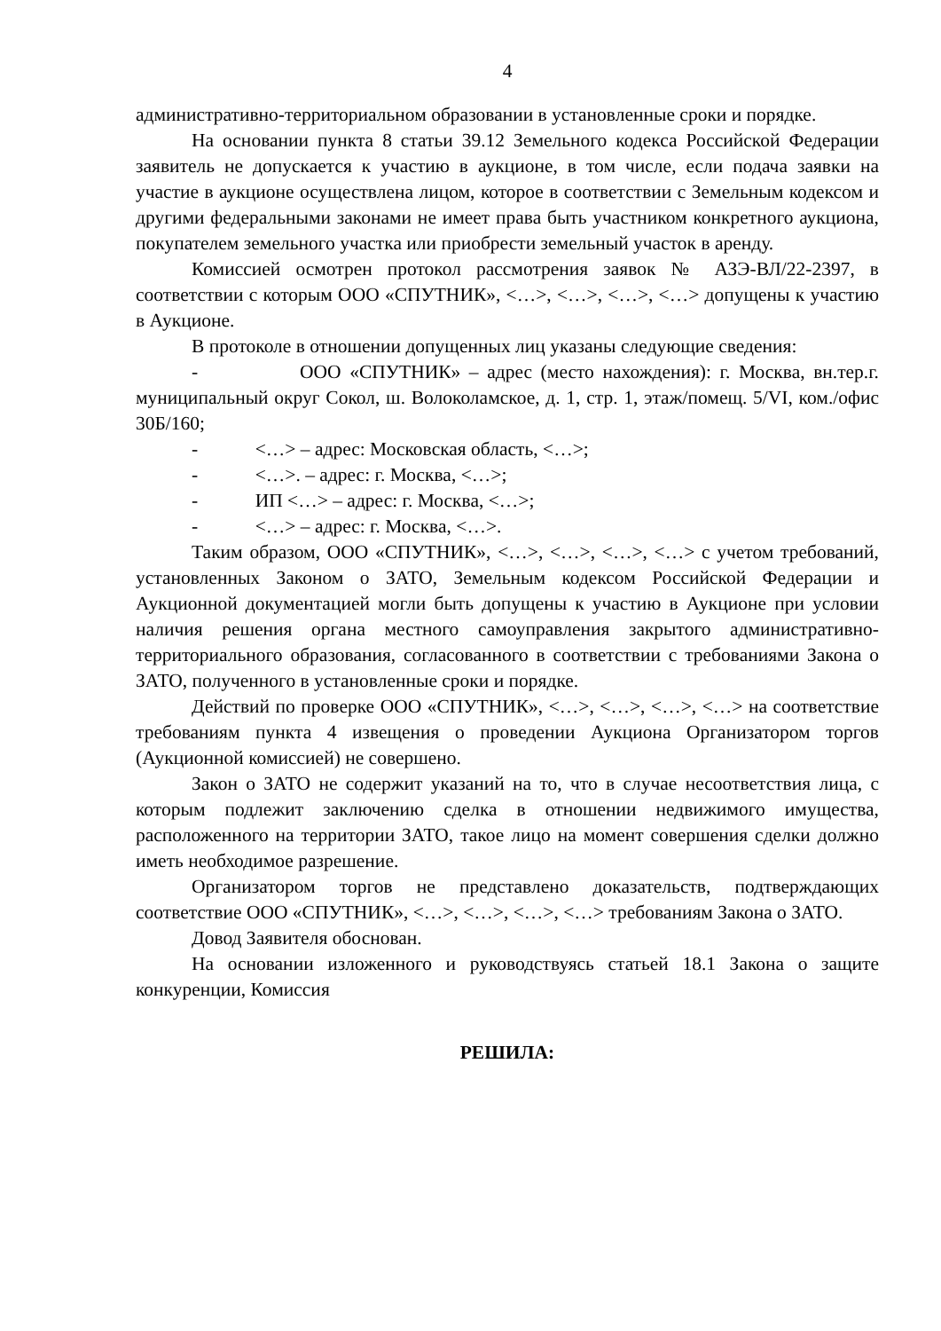4
административно-территориальном образовании в установленные сроки и порядке.
На основании пункта 8 статьи 39.12 Земельного кодекса Российской Федерации заявитель не допускается к участию в аукционе, в том числе, если подача заявки на участие в аукционе осуществлена лицом, которое в соответствии с Земельным кодексом и другими федеральными законами не имеет права быть участником конкретного аукциона, покупателем земельного участка или приобрести земельный участок в аренду.
Комиссией осмотрен протокол рассмотрения заявок № АЗЭ-ВЛ/22-2397, в соответствии с которым ООО «СПУТНИК», <…>, <…>, <…>, <…> допущены к участию в Аукционе.
В протоколе в отношении допущенных лиц указаны следующие сведения:
- ООО «СПУТНИК» – адрес (место нахождения): г. Москва, вн.тер.г. муниципальный округ Сокол, ш. Волоколамское, д. 1, стр. 1, этаж/помещ. 5/VI, ком./офис 30Б/160;
- <…> – адрес: Московская область, <…>;
- <…>. – адрес: г. Москва, <…>;
- ИП <…> – адрес: г. Москва, <…>;
- <…> – адрес: г. Москва, <…>.
Таким образом, ООО «СПУТНИК», <…>, <…>, <…>, <…> с учетом требований, установленных Законом о ЗАТО, Земельным кодексом Российской Федерации и Аукционной документацией могли быть допущены к участию в Аукционе при условии наличия решения органа местного самоуправления закрытого административно-территориального образования, согласованного в соответствии с требованиями Закона о ЗАТО, полученного в установленные сроки и порядке.
Действий по проверке ООО «СПУТНИК», <…>, <…>, <…>, <…> на соответствие требованиям пункта 4 извещения о проведении Аукциона Организатором торгов (Аукционной комиссией) не совершено.
Закон о ЗАТО не содержит указаний на то, что в случае несоответствия лица, с которым подлежит заключению сделка в отношении недвижимого имущества, расположенного на территории ЗАТО, такое лицо на момент совершения сделки должно иметь необходимое разрешение.
Организатором торгов не представлено доказательств, подтверждающих соответствие ООО «СПУТНИК», <…>, <…>, <…>, <…> требованиям Закона о ЗАТО.
Довод Заявителя обоснован.
На основании изложенного и руководствуясь статьей 18.1 Закона о защите конкуренции, Комиссия
РЕШИЛА: